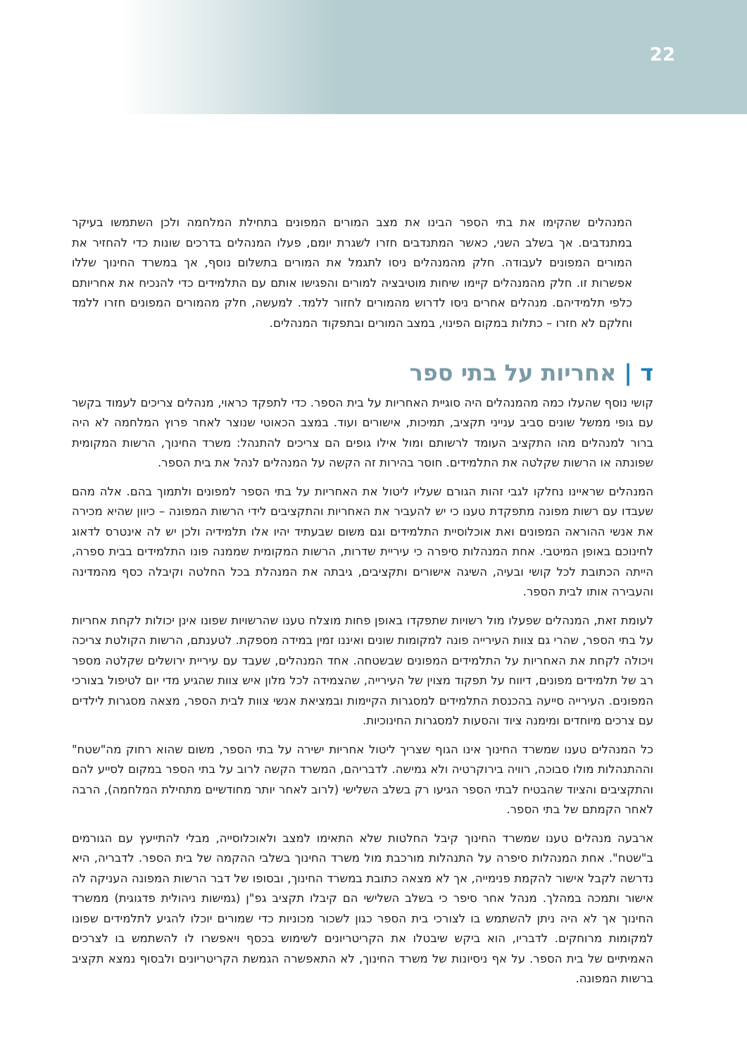22
המנהלים שהקימו את בתי הספר הבינו את מצב המורים המפונים בתחילת המלחמה ולכן השתמשו בעיקר במתנדבים. אך בשלב השני, כאשר המתנדבים חזרו לשגרת יומם, פעלו המנהלים בדרכים שונות כדי להחזיר את המורים המפונים לעבודה. חלק מהמנהלים ניסו לתגמל את המורים בתשלום נוסף, אך במשרד החינוך שללו אפשרות זו. חלק מהמנהלים קיימו שיחות מוטיבציה למורים והפגישו אותם עם התלמידים כדי להנכיח את אחריותם כלפי תלמידיהם. מנהלים אחרים ניסו לדרוש מהמורים לחזור ללמד. למעשה, חלק מהמורים המפונים חזרו ללמד וחלקם לא חזרו – כתלות במקום הפינוי, במצב המורים ובתפקוד המנהלים.
ד | אחריות על בתי ספר
קושי נוסף שהעלו כמה מהמנהלים היה סוגיית האחריות על בית הספר. כדי לתפקד כראוי, מנהלים צריכים לעמוד בקשר עם גופי ממשל שונים סביב ענייני תקציב, תמיכות, אישורים ועוד. במצב הכאוטי שנוצר לאחר פרוץ המלחמה לא היה ברור למנהלים מהו התקציב העומד לרשותם ומול אילו גופים הם צריכים להתנהל: משרד החינוך, הרשות המקומית שפונתה או הרשות שקלטה את התלמידים. חוסר בהירות זה הקשה על המנהלים לנהל את בית הספר.
המנהלים שראיינו נחלקו לגבי זהות הגורם שעליו ליטול את האחריות על בתי הספר למפונים ולתמוך בהם. אלה מהם שעבדו עם רשות מפונה מתפקדת טענו כי יש להעביר את האחריות והתקציבים לידי הרשות המפונה – כיוון שהיא מכירה את אנשי ההוראה המפונים ואת אוכלוסיית התלמידים וגם משום שבעתיד יהיו אלו תלמידיה ולכן יש לה אינטרס לדאוג לחינוכם באופן המיטבי. אחת המנהלות סיפרה כי עיריית שדרות, הרשות המקומית שממנה פונו התלמידים בבית ספרה, הייתה הכתובת לכל קושי ובעיה, השיגה אישורים ותקציבים, גיבתה את המנהלת בכל החלטה וקיבלה כסף מהמדינה והעבירה אותו לבית הספר.
לעומת זאת, המנהלים שפעלו מול רשויות שתפקדו באופן פחות מוצלח טענו שהרשויות שפונו אינן יכולות לקחת אחריות על בתי הספר, שהרי גם צוות העירייה פונה למקומות שונים ואיננו זמין במידה מספקת. לטענתם, הרשות הקולטת צריכה ויכולה לקחת את האחריות על התלמידים המפונים שבשטחה. אחד המנהלים, שעבד עם עיריית ירושלים שקלטה מספר רב של תלמידים מפונים, דיווח על תפקוד מצוין של העירייה, שהצמידה לכל מלון איש צוות שהגיע מדי יום לטיפול בצורכי המפונים. העירייה סייעה בהכנסת התלמידים למסגרות הקיימות ובמציאת אנשי צוות לבית הספר, מצאה מסגרות לילדים עם צרכים מיוחדים ומימנה ציוד והסעות למסגרות החינוכיות.
כל המנהלים טענו שמשרד החינוך אינו הגוף שצריך ליטול אחריות ישירה על בתי הספר, משום שהוא רחוק מה"שטח" וההתנהלות מולו סבוכה, רוויה בירוקרטיה ולא גמישה. לדבריהם, המשרד הקשה לרוב על בתי הספר במקום לסייע להם והתקציבים והציוד שהבטיח לבתי הספר הגיעו רק בשלב השלישי (לרוב לאחר יותר מחודשיים מתחילת המלחמה), הרבה לאחר הקמתם של בתי הספר.
ארבעה מנהלים טענו שמשרד החינוך קיבל החלטות שלא התאימו למצב ולאוכלוסייה, מבלי להתייעץ עם הגורמים ב"שטח". אחת המנהלות סיפרה על התנהלות מורכבת מול משרד החינוך בשלבי ההקמה של בית הספר. לדבריה, היא נדרשה לקבל אישור להקמת פנימייה, אך לא מצאה כתובת במשרד החינוך, ובסופו של דבר הרשות המפונה העניקה לה אישור ותמכה במהלך. מנהל אחר סיפר כי בשלב השלישי הם קיבלו תקציב גפ"ן (גמישות ניהולית פדגוגית) ממשרד החינוך אך לא היה ניתן להשתמש בו לצורכי בית הספר כגון לשכור מכוניות כדי שמורים יוכלו להגיע לתלמידים שפונו למקומות מרוחקים. לדבריו, הוא ביקש שיבטלו את הקריטריונים לשימוש בכסף ויאפשרו לו להשתמש בו לצרכים האמיתיים של בית הספר. על אף ניסיונות של משרד החינוך, לא התאפשרה הגמשת הקריטריונים ולבסוף נמצא תקציב ברשות המפונה.